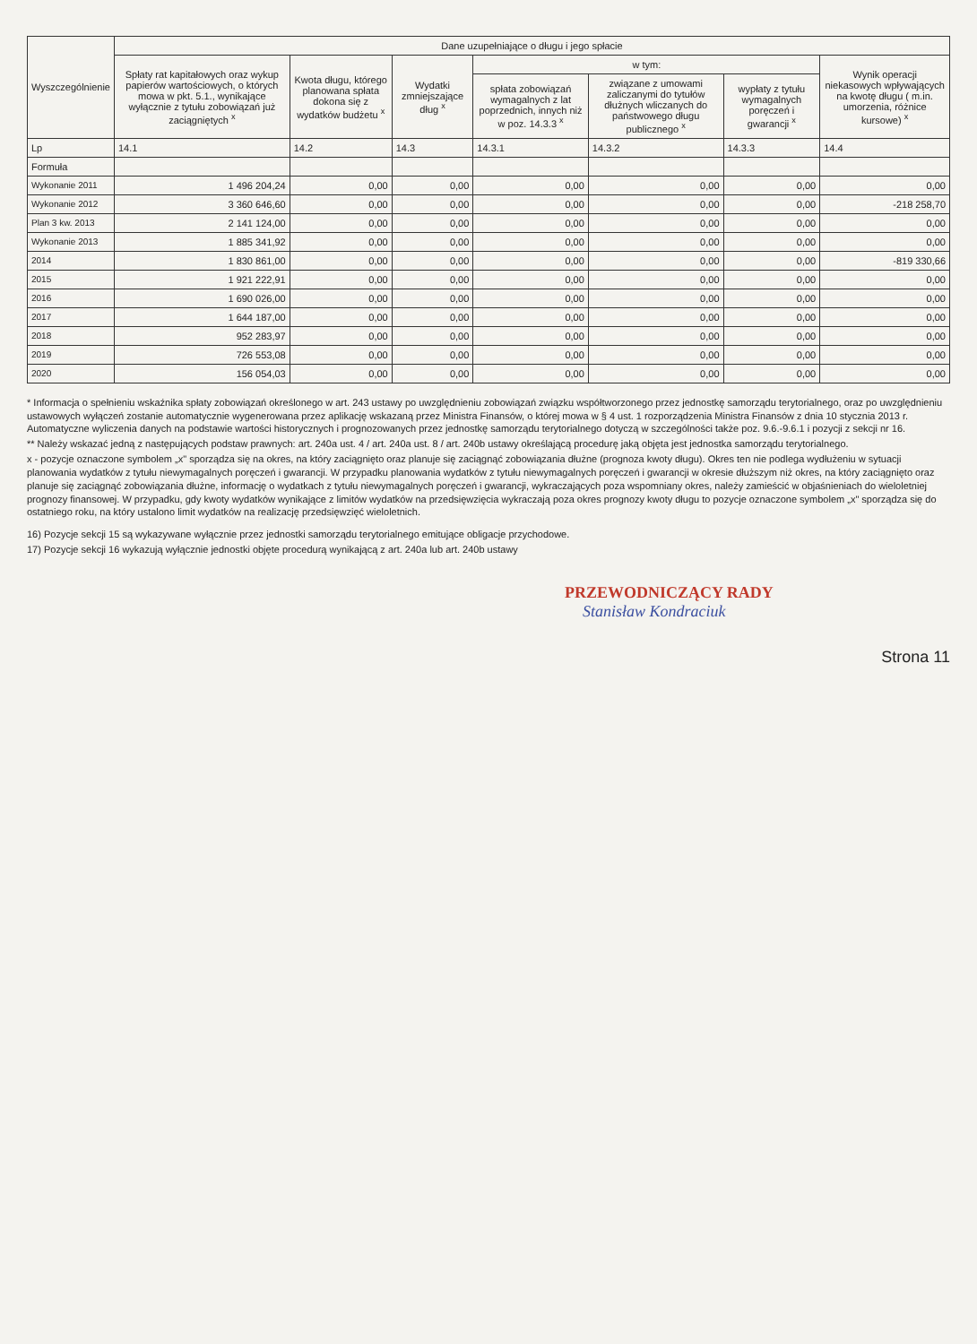| Wyszczególnienie | Dane uzupełniające o długu i jego spłacie | | | | | | |
| --- | --- | --- | --- | --- | --- | --- | --- |
| | Spłaty rat kapitałowych oraz wykup papierów wartościowych, o których mowa w pkt. 5.1., wynikające wyłącznie z tytułu zobowiązań już zaciągniętych <sup>x</sup> | Kwota długu, którego planowana spłata dokona się z wydatków budżetu <sup>x</sup> | Wydatki zmniejszające dług <sup>x</sup> | w tym: | | | Wynik operacji niekasowych wpływających na kwotę długu ( m.in. umorzenia, różnice kursowe) <sup>x</sup> |
| | | | | spłata zobowiązań wymagalnych z lat poprzednich, innych niż w poz. 14.3.3 <sup>x</sup> | związane z umowami zaliczanymi do tytułów dłużnych wliczanych do państwowego długu publicznego <sup>x</sup> | wypłaty z tytułu wymagalnych poręczeń i gwarancji <sup>x</sup> | |
| Lp | 14.1 | 14.2 | 14.3 | 14.3.1 | 14.3.2 | 14.3.3 | 14.4 |
| Formuła | | | | | | | |
| Wykonanie 2011 | 1 496 204,24 | 0,00 | 0,00 | 0,00 | 0,00 | 0,00 | 0,00 |
| Wykonanie 2012 | 3 360 646,60 | 0,00 | 0,00 | 0,00 | 0,00 | 0,00 | -218 258,70 |
| Plan 3 kw. 2013 | 2 141 124,00 | 0,00 | 0,00 | 0,00 | 0,00 | 0,00 | 0,00 |
| Wykonanie 2013 | 1 885 341,92 | 0,00 | 0,00 | 0,00 | 0,00 | 0,00 | 0,00 |
| 2014 | 1 830 861,00 | 0,00 | 0,00 | 0,00 | 0,00 | 0,00 | -819 330,66 |
| 2015 | 1 921 222,91 | 0,00 | 0,00 | 0,00 | 0,00 | 0,00 | 0,00 |
| 2016 | 1 690 026,00 | 0,00 | 0,00 | 0,00 | 0,00 | 0,00 | 0,00 |
| 2017 | 1 644 187,00 | 0,00 | 0,00 | 0,00 | 0,00 | 0,00 | 0,00 |
| 2018 | 952 283,97 | 0,00 | 0,00 | 0,00 | 0,00 | 0,00 | 0,00 |
| 2019 | 726 553,08 | 0,00 | 0,00 | 0,00 | 0,00 | 0,00 | 0,00 |
| 2020 | 156 054,03 | 0,00 | 0,00 | 0,00 | 0,00 | 0,00 | 0,00 |
* Informacja o spełnieniu wskaźnika spłaty zobowiązań określonego w art. 243 ustawy po uwzględnieniu zobowiązań związku współtworzonego przez jednostkę samorządu terytorialnego, oraz po uwzględnieniu ustawowych wyłączeń zostanie automatycznie wygenerowana przez aplikację wskazaną przez Ministra Finansów, o której mowa w § 4 ust. 1 rozporządzenia Ministra Finansów z dnia 10 stycznia 2013 r. Automatyczne wyliczenia danych na podstawie wartości historycznych i prognozowanych przez jednostkę samorządu terytorialnego dotyczą w szczególności także poz. 9.6.-9.6.1 i pozycji z sekcji nr 16.
** Należy wskazać jedną z następujących podstaw prawnych: art. 240a ust. 4 / art. 240a ust. 8 / art. 240b ustawy określającą procedurę jaką objęta jest jednostka samorządu terytorialnego.
x - pozycje oznaczone symbolem „x" sporządza się na okres, na który zaciągnięto oraz planuje się zaciągnąć zobowiązania dłużne (prognoza kwoty długu). Okres ten nie podlega wydłużeniu w sytuacji planowania wydatków z tytułu niewymagalnych poręczeń i gwarancji. W przypadku planowania wydatków z tytułu niewymagalnych poręczeń i gwarancji w okresie dłuższym niż okres, na który zaciągnięto oraz planuje się zaciągnąć zobowiązania dłużne, informację o wydatkach z tytułu niewymagalnych poręczeń i gwarancji, wykraczających poza wspomniany okres, należy zamieścić w objaśnieniach do wieloletniej prognozy finansowej. W przypadku, gdy kwoty wydatków wynikające z limitów wydatków na przedsięwzięcia wykraczają poza okres prognozy kwoty długu to pozycje oznaczone symbolem „x" sporządza się do ostatniego roku, na który ustalono limit wydatków na realizację przedsięwzięć wieloletnich.
16) Pozycje sekcji 15 są wykazywane wyłącznie przez jednostki samorządu terytorialnego emitujące obligacje przychodowe.
17) Pozycje sekcji 16 wykazują wyłącznie jednostki objęte procedurą wynikającą z art. 240a lub art. 240b ustawy
PRZEWODNICZĄCY RADY
Stanisław Kondraciuk
Strona 11